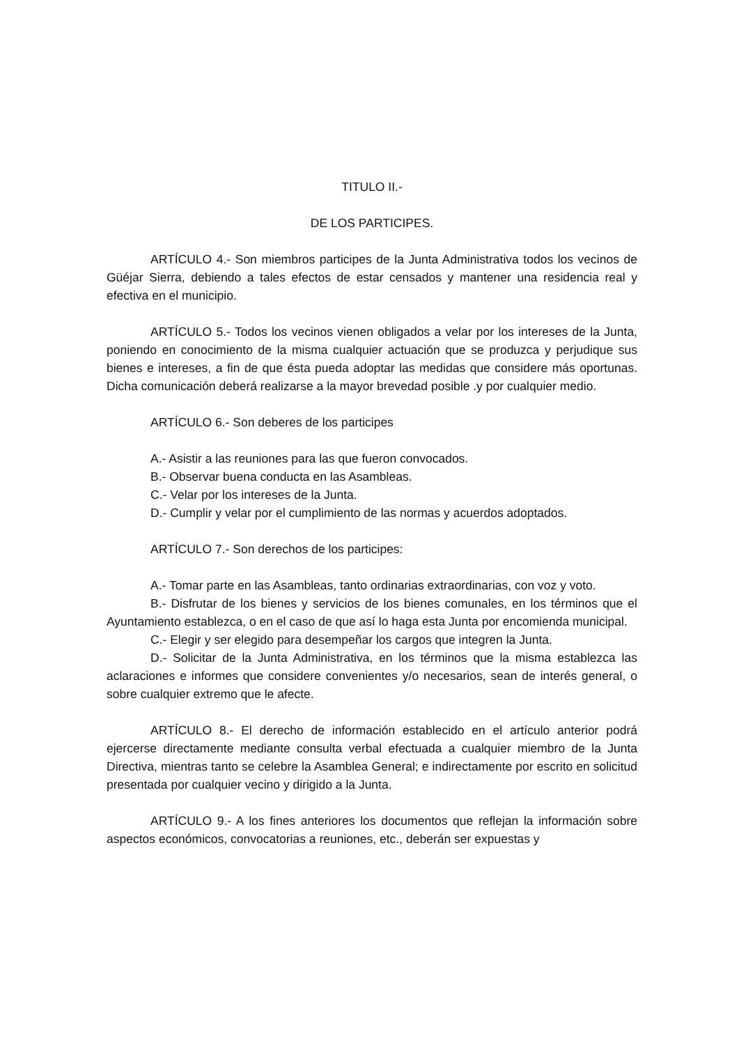TITULO II.-
DE LOS PARTICIPES.
ARTÍCULO 4.- Son miembros participes de la Junta Administrativa todos los vecinos de Güéjar Sierra, debiendo a tales efectos de estar censados y mantener una residencia real y efectiva en el municipio.
ARTÍCULO 5.- Todos los vecinos vienen obligados a velar por los intereses de la Junta, poniendo en conocimiento de la misma cualquier actuación que se produzca y perjudique sus bienes e intereses, a fin de que ésta pueda adoptar las medidas que considere más oportunas. Dicha comunicación deberá realizarse a la mayor brevedad posible .y por cualquier medio.
ARTÍCULO 6.- Son deberes de los participes
A.- Asistir a las reuniones para las que fueron convocados.
B.- Observar buena conducta en las Asambleas.
C.- Velar por los intereses de la Junta.
D.- Cumplir y velar por el cumplimiento de las normas y acuerdos adoptados.
ARTÍCULO 7.- Son derechos de los participes:
A.- Tomar parte en las Asambleas, tanto ordinarias extraordinarias, con voz y voto.
B.- Disfrutar de los bienes y servicios de los bienes comunales, en los términos que el Ayuntamiento establezca, o en el caso de que así lo haga esta Junta por encomienda municipal.
C.- Elegir y ser elegido para desempeñar los cargos que integren la Junta.
D.- Solicitar de la Junta Administrativa, en los términos que la misma establezca las aclaraciones e informes que considere convenientes y/o necesarios, sean de interés general, o sobre cualquier extremo que le afecte.
ARTÍCULO 8.- El derecho de información establecido en el artículo anterior podrá ejercerse directamente mediante consulta verbal efectuada a cualquier miembro de la Junta Directiva, mientras tanto se celebre la Asamblea General; e indirectamente por escrito en solicitud presentada por cualquier vecino y dirigido a la Junta.
ARTÍCULO 9.- A los fines anteriores los documentos que reflejan la información sobre aspectos económicos, convocatorias a reuniones, etc., deberán ser expuestas y